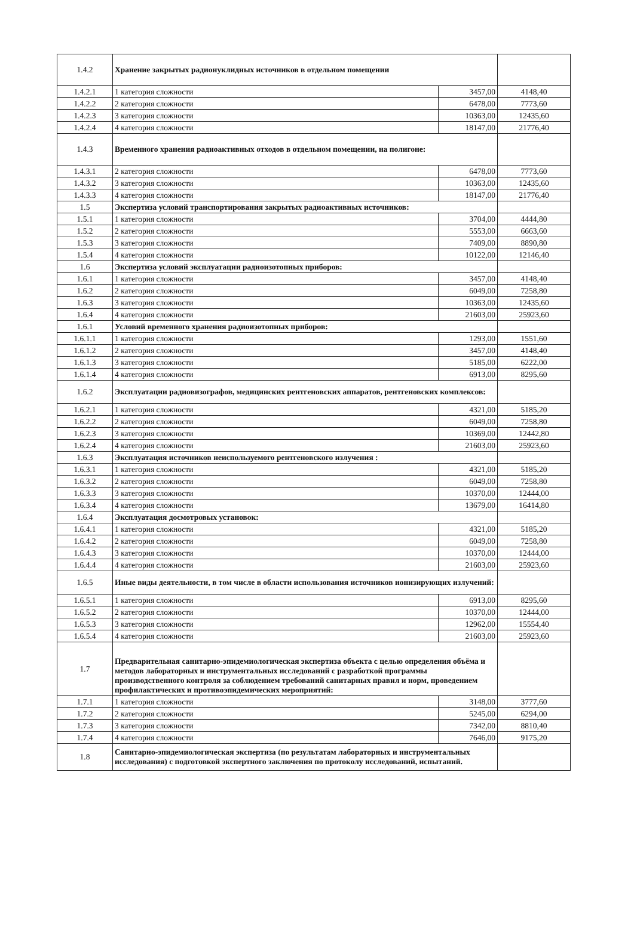| 1.4.2 | Хранение закрытых радионуклидных источников в отдельном помещении | | |
| 1.4.2.1 | 1 категория сложности | 3457,00 | 4148,40 |
| 1.4.2.2 | 2 категория сложности | 6478,00 | 7773,60 |
| 1.4.2.3 | 3 категория сложности | 10363,00 | 12435,60 |
| 1.4.2.4 | 4 категория сложности | 18147,00 | 21776,40 |
| 1.4.3 | Временного хранения радиоактивных отходов в отдельном помещении, на полигоне: | | |
| 1.4.3.1 | 2 категория сложности | 6478,00 | 7773,60 |
| 1.4.3.2 | 3 категория сложности | 10363,00 | 12435,60 |
| 1.4.3.3 | 4 категория сложности | 18147,00 | 21776,40 |
| 1.5 | Экспертиза условий транспортирования закрытых радиоактивных источников: | | |
| 1.5.1 | 1 категория сложности | 3704,00 | 4444,80 |
| 1.5.2 | 2 категория сложности | 5553,00 | 6663,60 |
| 1.5.3 | 3 категория сложности | 7409,00 | 8890,80 |
| 1.5.4 | 4 категория сложности | 10122,00 | 12146,40 |
| 1.6 | Экспертиза условий эксплуатации радиоизотопных приборов: | | |
| 1.6.1 | 1 категория сложности | 3457,00 | 4148,40 |
| 1.6.2 | 2 категория сложности | 6049,00 | 7258,80 |
| 1.6.3 | 3 категория сложности | 10363,00 | 12435,60 |
| 1.6.4 | 4 категория сложности | 21603,00 | 25923,60 |
| 1.6.1 | Условий временного хранения радиоизотопных приборов: | | |
| 1.6.1.1 | 1 категория сложности | 1293,00 | 1551,60 |
| 1.6.1.2 | 2 категория сложности | 3457,00 | 4148,40 |
| 1.6.1.3 | 3 категория сложности | 5185,00 | 6222,00 |
| 1.6.1.4 | 4 категория сложности | 6913,00 | 8295,60 |
| 1.6.2 | Эксплуатации радиовизографов, медицинских рентгеновских аппаратов, рентгеновских комплексов: | | |
| 1.6.2.1 | 1 категория сложности | 4321,00 | 5185,20 |
| 1.6.2.2 | 2 категория сложности | 6049,00 | 7258,80 |
| 1.6.2.3 | 3 категория сложности | 10369,00 | 12442,80 |
| 1.6.2.4 | 4 категория сложности | 21603,00 | 25923,60 |
| 1.6.3 | Эксплуатация источников неиспользуемого рентгеновского излучения : | | |
| 1.6.3.1 | 1 категория сложности | 4321,00 | 5185,20 |
| 1.6.3.2 | 2 категория сложности | 6049,00 | 7258,80 |
| 1.6.3.3 | 3 категория сложности | 10370,00 | 12444,00 |
| 1.6.3.4 | 4 категория сложности | 13679,00 | 16414,80 |
| 1.6.4 | Эксплуатация досмотровых установок: | | |
| 1.6.4.1 | 1 категория сложности | 4321,00 | 5185,20 |
| 1.6.4.2 | 2 категория сложности | 6049,00 | 7258,80 |
| 1.6.4.3 | 3 категория сложности | 10370,00 | 12444,00 |
| 1.6.4.4 | 4 категория сложности | 21603,00 | 25923,60 |
| 1.6.5 | Иные виды деятельности, в том числе в области использования источников ионизирующих излучений: | | |
| 1.6.5.1 | 1 категория сложности | 6913,00 | 8295,60 |
| 1.6.5.2 | 2 категория сложности | 10370,00 | 12444,00 |
| 1.6.5.3 | 3 категория сложности | 12962,00 | 15554,40 |
| 1.6.5.4 | 4 категория сложности | 21603,00 | 25923,60 |
| 1.7 | Предварительная санитарно-эпидемиологическая экспертиза объекта с целью определения объёма и методов лабораторных и инструментальных исследований с разработкой программы производственного контроля за соблюдением требований санитарных правил и норм, проведением профилактических и противоэпидемических мероприятий: | | |
| 1.7.1 | 1 категория сложности | 3148,00 | 3777,60 |
| 1.7.2 | 2 категория сложности | 5245,00 | 6294,00 |
| 1.7.3 | 3 категория сложности | 7342,00 | 8810,40 |
| 1.7.4 | 4 категория сложности | 7646,00 | 9175,20 |
| 1.8 | Санитарно-эпидемиологическая экспертиза (по результатам лабораторных и инструментальных исследования) с подготовкой экспертного заключения по протоколу исследований, испытаний. | | |